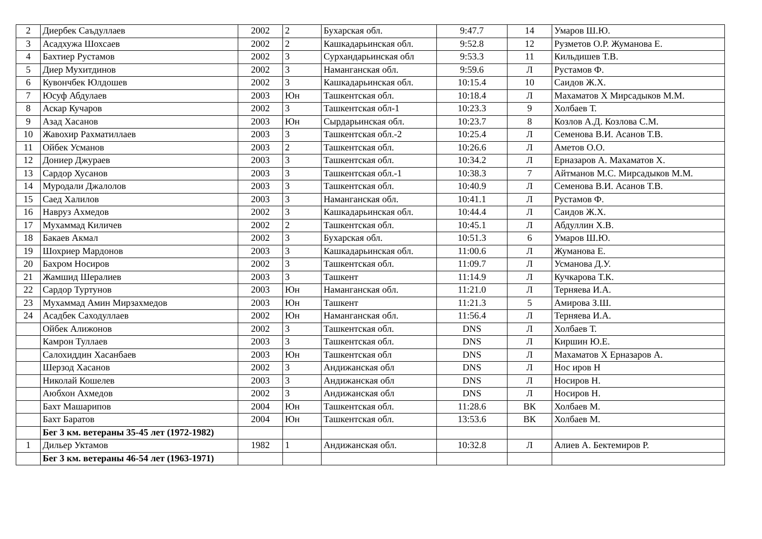| 2 | Диербек Саъдуллаев | 2002 | 2 | Бухарская обл. | 9:47.7 | 14 | Умаров Ш.Ю. |
| 3 | Асадхужа Шохсаев | 2002 | 2 | Кашкадарьинская обл. | 9:52.8 | 12 | Рузметов О.Р. Жуманова Е. |
| 4 | Бахтиер Рустамов | 2002 | 3 | Сурхандарьинская обл | 9:53.3 | 11 | Кильдишев Т.В. |
| 5 | Диер Мухитдинов | 2002 | 3 | Наманганская обл. | 9:59.6 | Л | Рустамов Ф. |
| 6 | Кувончбек Юлдошев | 2002 | 3 | Кашкадарьинская обл. | 10:15.4 | 10 | Саидов Ж.Х. |
| 7 | Юсуф Абдулаев | 2003 | Юн | Ташкентская обл. | 10:18.4 | Л | Махаматов Х Мирсадыков М.М. |
| 8 | Аскар Кучаров | 2002 | 3 | Ташкентская обл-1 | 10:23.3 | 9 | Холбаев Т. |
| 9 | Азад Хасанов | 2003 | Юн | Сырдарьинская обл. | 10:23.7 | 8 | Козлов А.Д. Козлова С.М. |
| 10 | Жавохир Рахматиллаев | 2003 | 3 | Ташкентская обл.-2 | 10:25.4 | Л | Семенова В.И. Асанов Т.В. |
| 11 | Ойбек Усманов | 2003 | 2 | Ташкентская обл. | 10:26.6 | Л | Аметов О.О. |
| 12 | Дониер Джураев | 2003 | 3 | Ташкентская обл. | 10:34.2 | Л | Ерназаров А. Махаматов Х. |
| 13 | Сардор Хусанов | 2003 | 3 | Ташкентская обл.-1 | 10:38.3 | 7 | Айтманов М.С. Мирсадыков М.М. |
| 14 | Муродали Джалолов | 2003 | 3 | Ташкентская обл. | 10:40.9 | Л | Семенова В.И. Асанов Т.В. |
| 15 | Саед Халилов | 2003 | 3 | Наманганская обл. | 10:41.1 | Л | Рустамов Ф. |
| 16 | Навруз Ахмедов | 2002 | 3 | Кашкадарьинская обл. | 10:44.4 | Л | Саидов Ж.Х. |
| 17 | Мухаммад Киличев | 2002 | 2 | Ташкентская обл. | 10:45.1 | Л | Абдуллин Х.В. |
| 18 | Бакаев Акмал | 2002 | 3 | Бухарская обл. | 10:51.3 | 6 | Умаров Ш.Ю. |
| 19 | Шохриер Мардонов | 2003 | 3 | Кашкадарьинская обл. | 11:00.6 | Л | Жуманова Е. |
| 20 | Бахром Носиров | 2002 | 3 | Ташкентская обл. | 11:09.7 | Л | Усманова Д.У. |
| 21 | Жамшид Шералиев | 2003 | 3 | Ташкент | 11:14.9 | Л | Кучкарова Т.К. |
| 22 | Сардор Туртунов | 2003 | Юн | Наманганская обл. | 11:21.0 | Л | Терняева И.А. |
| 23 | Мухаммад Амин Мирзахмедов | 2003 | Юн | Ташкент | 11:21.3 | 5 | Амирова З.Ш. |
| 24 | Асадбек Саходуллаев | 2002 | Юн | Наманганская обл. | 11:56.4 | Л | Терняева И.А. |
| | Ойбек Алижонов | 2002 | 3 | Ташкентская обл. | DNS | Л | Холбаев Т. |
| | Камрон Туллаев | 2003 | 3 | Ташкентская обл. | DNS | Л | Киршин Ю.Е. |
| | Салохиддин Хасанбаев | 2003 | Юн | Ташкентская обл | DNS | Л | Махаматов Х Ерназаров А. |
| | Шерзод Хасанов | 2002 | 3 | Андижанская обл | DNS | Л | Нос иров Н |
| | Николай Кошелев | 2003 | 3 | Андижанская обл | DNS | Л | Носиров Н. |
| | Аюбхон Ахмедов | 2002 | 3 | Андижанская обл | DNS | Л | Носиров Н. |
| | Бахт Машарипов | 2004 | Юн | Ташкентская обл. | 11:28.6 | ВК | Холбаев М. |
| | Бахт Баратов | 2004 | Юн | Ташкентская обл. | 13:53.6 | ВК | Холбаев М. |
| | Бег 3 км. ветераны 35-45 лет (1972-1982) | | | | | | |
| 1 | Дильер Уктамов | 1982 | 1 | Андижанская обл. | 10:32.8 | Л | Алиев А. Бектемиров Р. |
| | Бег 3 км. ветераны 46-54 лет (1963-1971) | | | | | | |